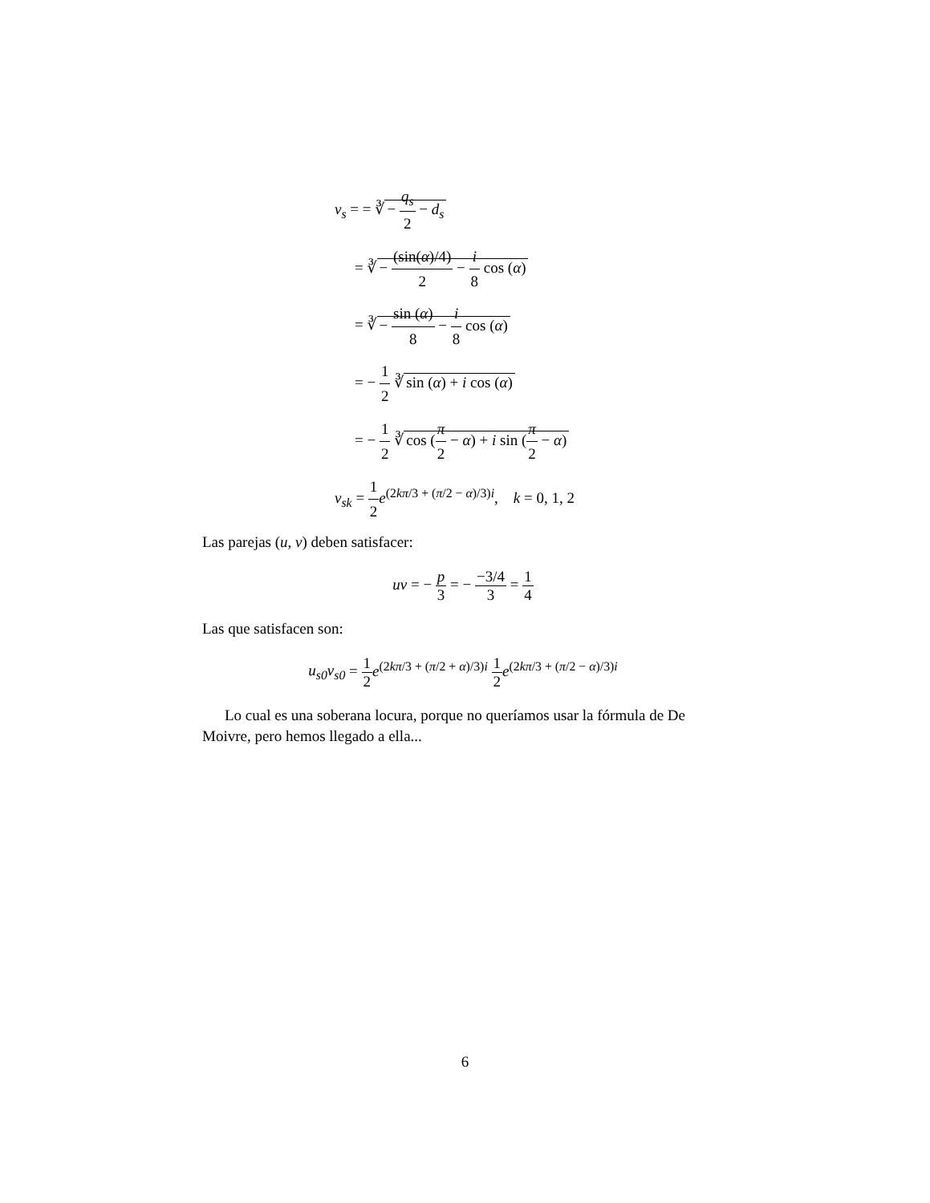v<sub>s</sub> = = ∛ − q<sub>s</sub> 2 − d<sub>s</sub>
= ∛ − (sin(α)/4) 2 − i 8 cos (α)
= ∛ − sin (α) 8 − i 8 cos (α)
= − 1 2 ∛ sin (α) + i cos (α)
= − 1 2 ∛ cos (π 2 − α) + i sin (π 2 − α)
v<sub>sk</sub> = 1 2 e<sup>(2kπ/3 + (π/2 − α)/3)i</sup>, k = 0, 1, 2
Las parejas (u, v) deben satisfacer:
uv = − p 3 = − −3/4 3 = 1 4
Las que satisfacen son:
u<sub>s0</sub>v<sub>s0</sub> = 1 2 e<sup>(2kπ/3 + (π/2 + α)/3)i</sup> 1 2 e<sup>(2kπ/3 + (π/2 − α)/3)i</sup>
Lo cual es una soberana locura, porque no queríamos usar la fórmula de De Moivre, pero hemos llegado a ella...
6